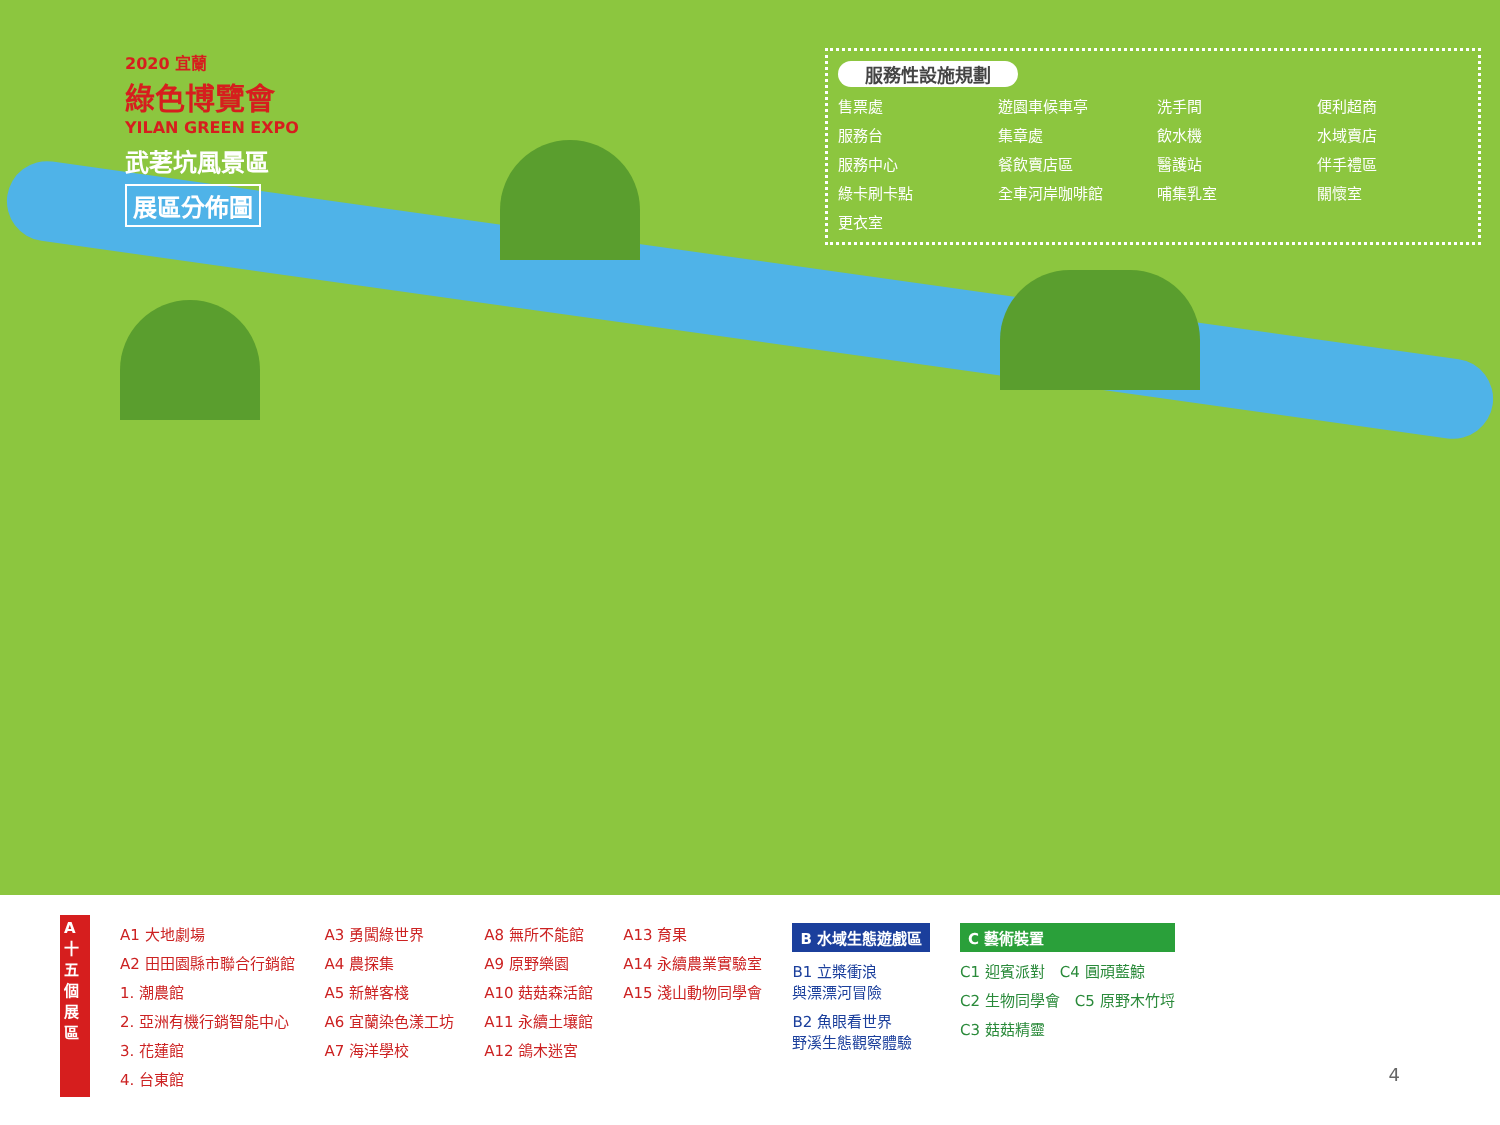2020 宜蘭
綠色博覽會
YILAN GREEN EXPO
武荖坑風景區
展區分佈圖
服務性設施規劃
售票處 遊園車候車亭 洗手間 便利超商 服務台 集章處 飲水機 水域賣店 服務中心 餐飲賣店區 醫護站 伴手禮區 綠卡刷卡點 全車河岸咖啡館 哺集乳室 關懷室 更衣室
A 十五個展區
A1 大地劇場
A2 田田園縣市聯合行銷館
1. 潮農館
2. 亞洲有機行銷智能中心
3. 花蓮館
4. 台東館
A3 勇闖綠世界
A4 農探集
A5 新鮮客棧
A6 宜蘭染色漾工坊
A7 海洋學校
A8 無所不能館
A9 原野樂園
A10 菇菇森活館
A11 永續土壤館
A12 鴿木迷宮
A13 育果
A14 永續農業實驗室
A15 淺山動物同學會
B 水域生態遊戲區
B1 立槳衝浪
與漂漂河冒險
B2 魚眼看世界
野溪生態觀察體驗
C 藝術裝置
C1 迎賓派對　C4 圓頑藍鯨
C2 生物同學會　C5 原野木竹埒
C3 菇菇精靈
4